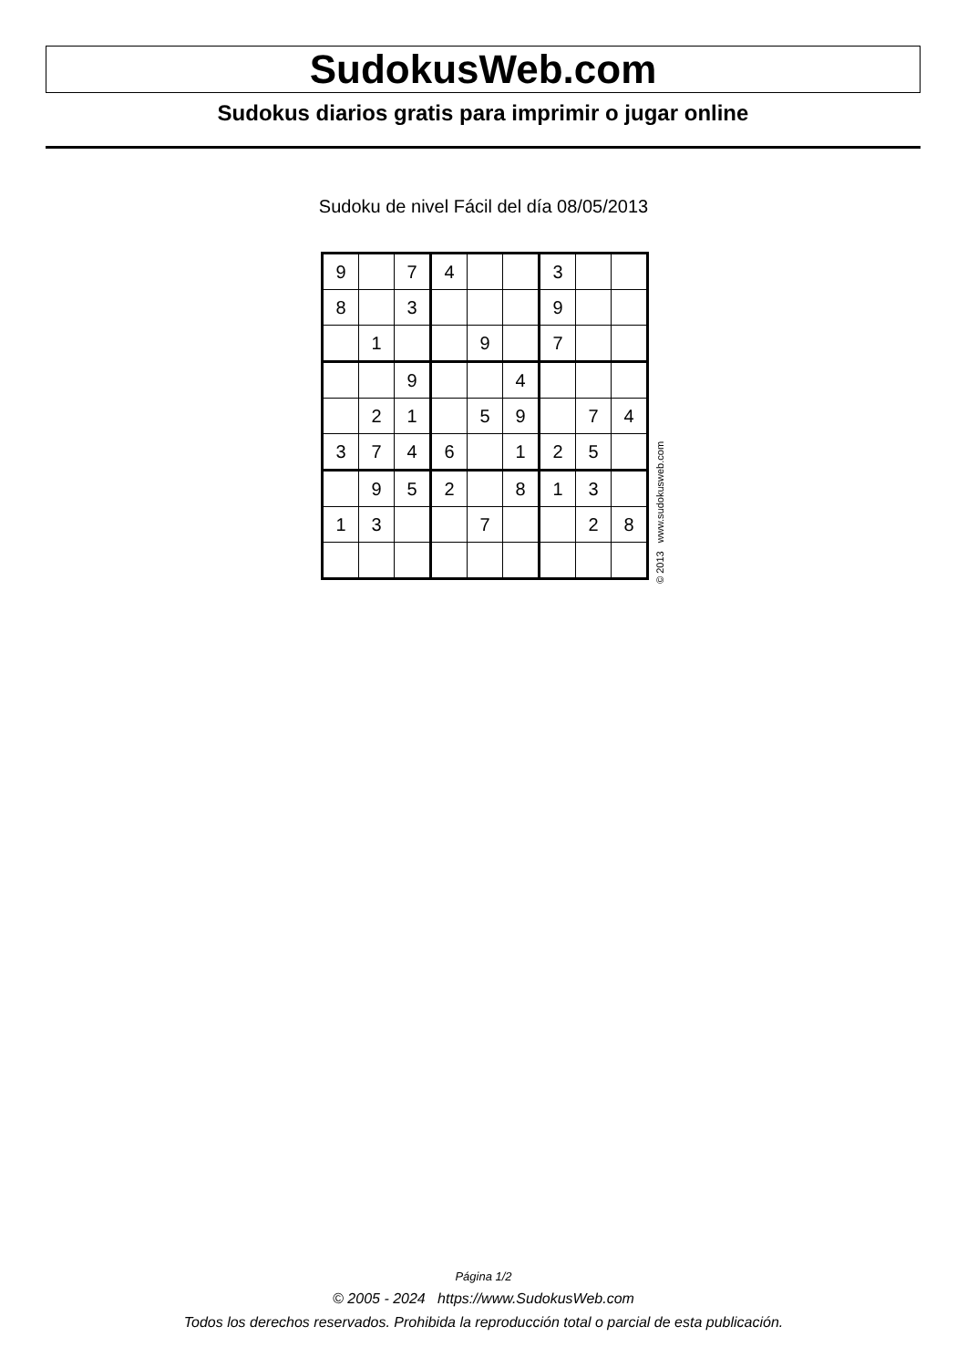SudokusWeb.com
Sudokus diarios gratis para imprimir o jugar online
Sudoku de nivel Fácil del día 08/05/2013
| 9 | | 7 | 4 | | | 3 | | |
| 8 | | 3 | | | | 9 | | |
| | 1 | | | 9 | | 7 | | |
| | | 9 | | | 4 | | | |
| | 2 | 1 | | 5 | 9 | | 7 | 4 |
| 3 | 7 | 4 | 6 | | 1 | 2 | 5 | |
| | 9 | 5 | 2 | | 8 | 1 | 3 | |
| 1 | 3 | | | 7 | | | 2 | 8 |
© 2013 www.sudokusweb.com
Página 1/2
© 2005 - 2024 https://www.SudokusWeb.com
Todos los derechos reservados. Prohibida la reproducción total o parcial de esta publicación.